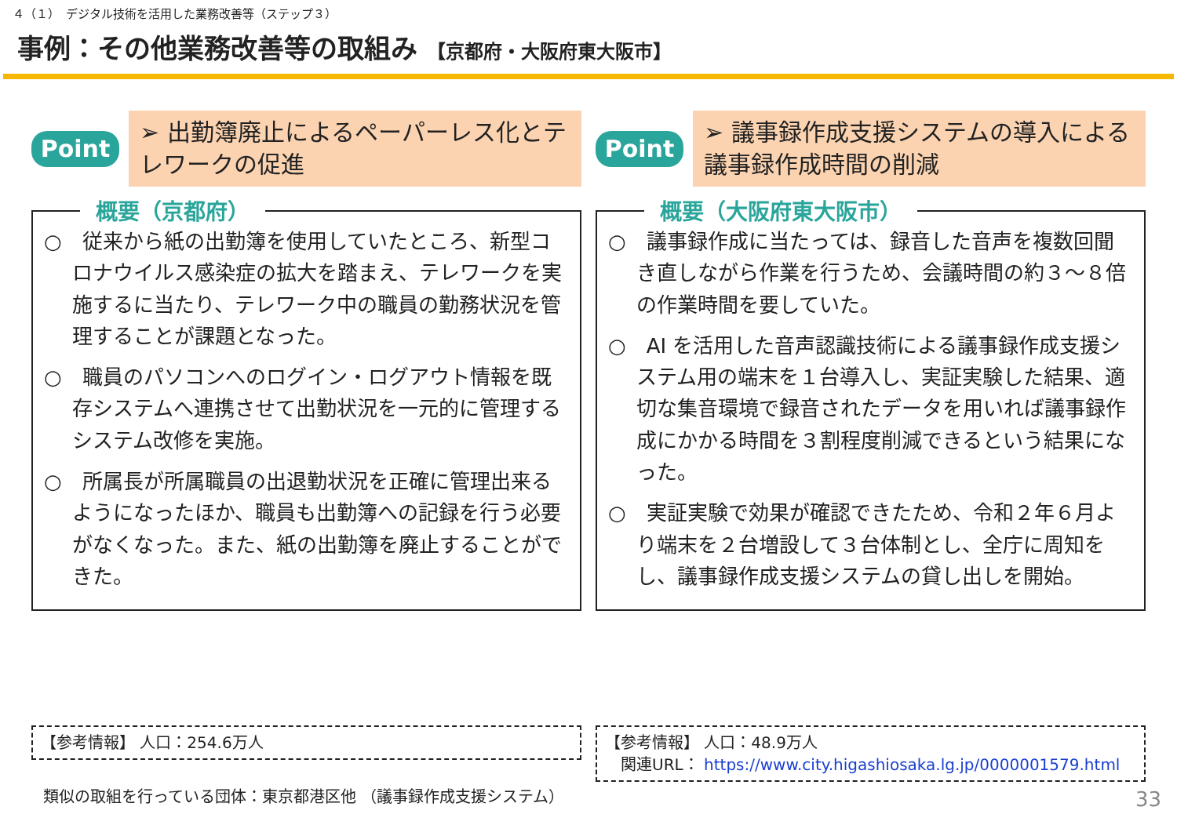４（１）　デジタル技術を活用した業務改善等（ステップ３）
事例：その他業務改善等の取組み 【京都府・大阪府東大阪市】
Point
➢ 出勤簿廃止によるペーパーレス化とテレワークの促進
概要（京都府）
○　従来から紙の出勤簿を使用していたところ、新型コロナウイルス感染症の拡大を踏まえ、テレワークを実施するに当たり、テレワーク中の職員の勤務状況を管理することが課題となった。
○　職員のパソコンへのログイン・ログアウト情報を既存システムへ連携させて出勤状況を一元的に管理するシステム改修を実施。
○　所属長が所属職員の出退勤状況を正確に管理出来るようになったほか、職員も出勤簿への記録を行う必要がなくなった。また、紙の出勤簿を廃止することができた。
Point
➢ 議事録作成支援システムの導入による議事録作成時間の削減
概要（大阪府東大阪市）
○　議事録作成に当たっては、録音した音声を複数回聞き直しながら作業を行うため、会議時間の約３～８倍の作業時間を要していた。
○　AI を活用した音声認識技術による議事録作成支援システム用の端末を１台導入し、実証実験した結果、適切な集音環境で録音されたデータを用いれば議事録作成にかかる時間を３割程度削減できるという結果になった。
○　実証実験で効果が確認できたため、令和２年６月より端末を２台増設して３台体制とし、全庁に周知をし、議事録作成支援システムの貸し出しを開始。
【参考情報】 人口：254.6万人 【参考情報】 人口：48.9万人
　関連URL： https://www.city.higashiosaka.lg.jp/0000001579.html
類似の取組を行っている団体：東京都港区他 （議事録作成支援システム）
33